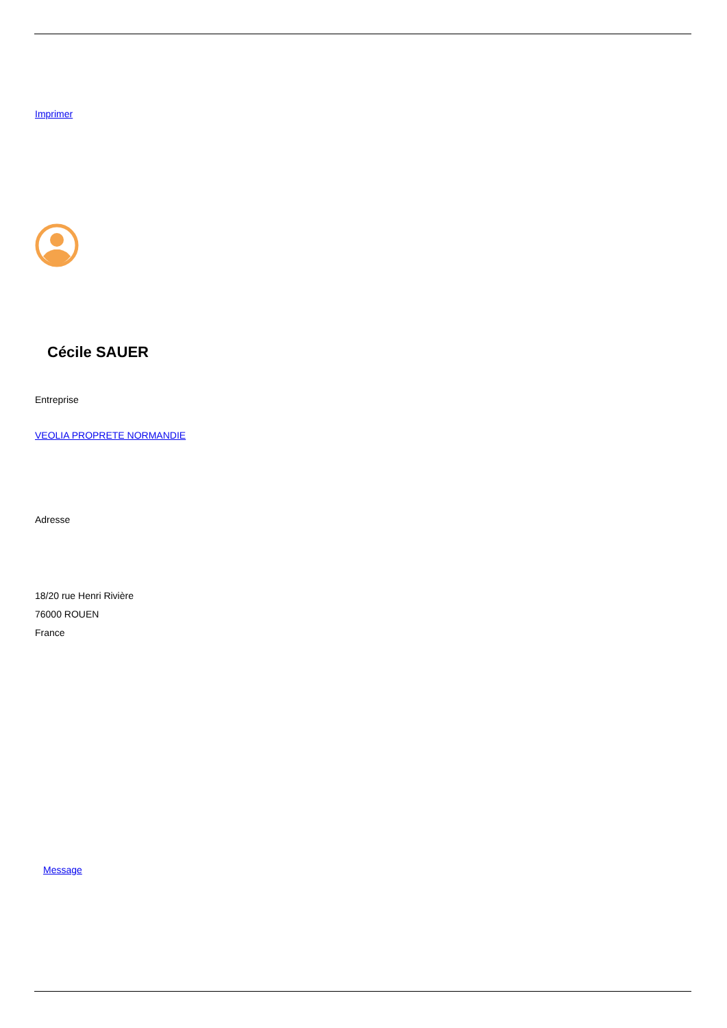Imprimer
Cécile SAUER
Entreprise
VEOLIA PROPRETE NORMANDIE
Adresse
18/20 rue Henri Rivière
76000 ROUEN
France
Message